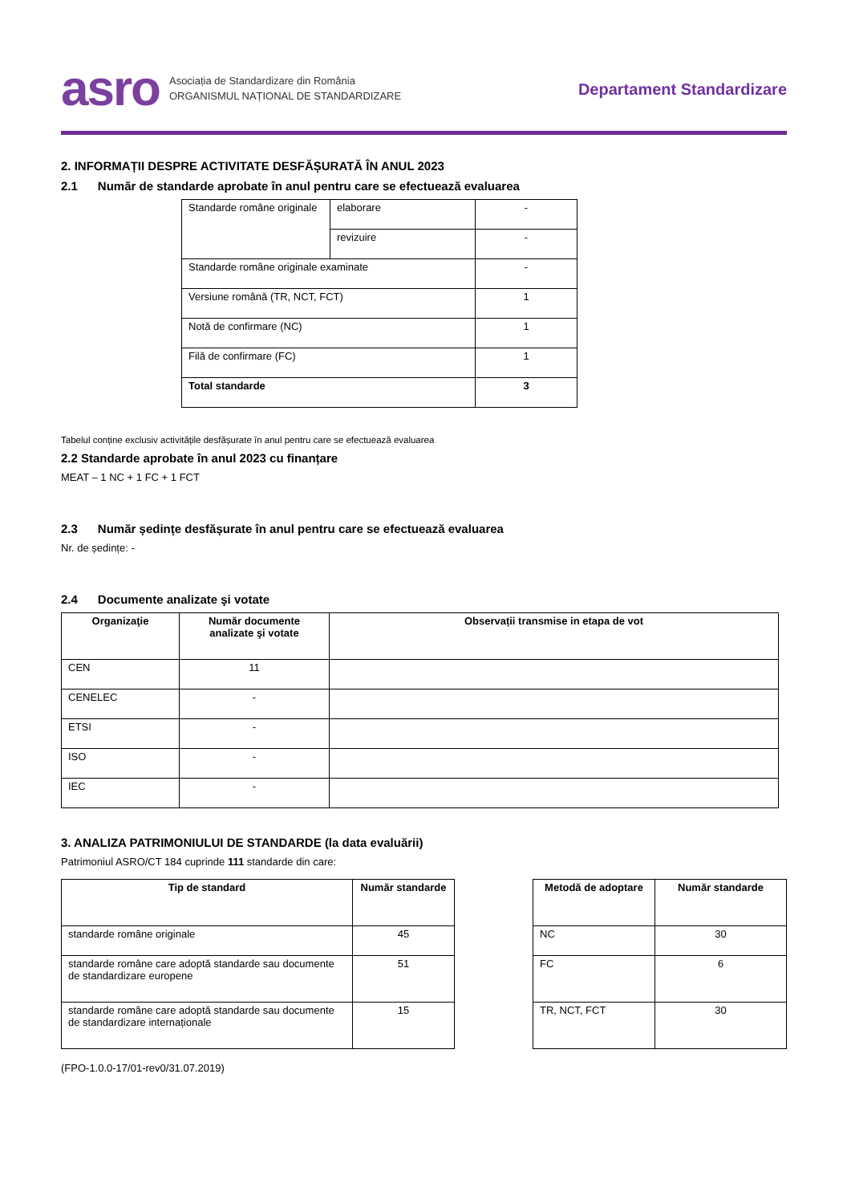asro Asociația de Standardizare din România
ORGANISMUL NAȚIONAL DE STANDARDIZARE
Departament Standardizare
2. INFORMAȚII DESPRE ACTIVITATE DESFĂȘURATĂ ÎN ANUL 2023
2.1 Număr de standarde aprobate în anul pentru care se efectuează evaluarea
| Standarde române originale | elaborare | - |
| | revizuire | - |
| Standarde române originale examinate | | - |
| Versiune română (TR, NCT, FCT) | | 1 |
| Notă de confirmare (NC) | | 1 |
| Filă de confirmare (FC) | | 1 |
| Total standarde | | 3 |
Tabelul conține exclusiv activitățile desfășurate în anul pentru care se efectuează evaluarea
2.2 Standarde aprobate în anul 2023 cu finanțare
MEAT – 1 NC + 1 FC + 1 FCT
2.3 Număr ședințe desfășurate în anul pentru care se efectuează evaluarea
Nr. de ședințe: -
2.4 Documente analizate şi votate
| Organizaţie | Număr documente analizate şi votate | Observații transmise in etapa de vot |
| --- | --- | --- |
| CEN | 11 | |
| CENELEC | - | |
| ETSI | - | |
| ISO | - | |
| IEC | - | |
3. ANALIZA PATRIMONIULUI DE STANDARDE (la data evaluării)
Patrimoniul ASRO/CT 184 cuprinde 111 standarde din care:
| Tip de standard | Număr standarde |
| --- | --- |
| standarde române originale | 45 |
| standarde române care adoptă standarde sau documente de standardizare europene | 51 |
| standarde române care adoptă standarde sau documente de standardizare internaționale | 15 |
| Metodă de adoptare | Număr standarde |
| --- | --- |
| NC | 30 |
| FC | 6 |
| TR, NCT, FCT | 30 |
(FPO-1.0.0-17/01-rev0/31.07.2019)